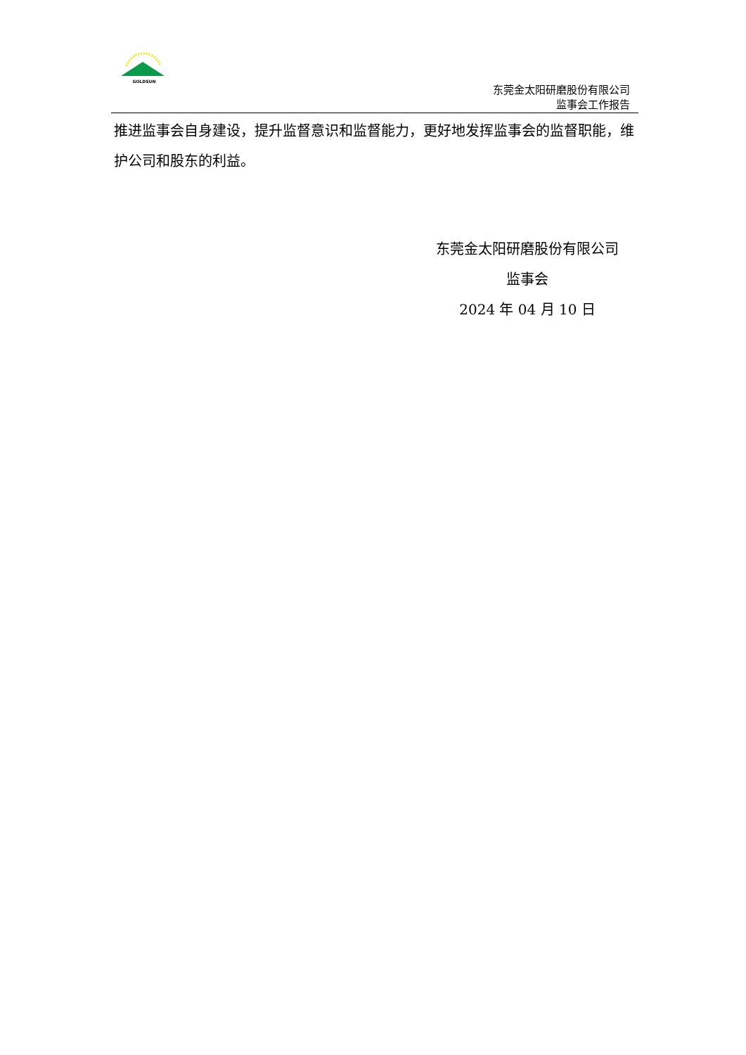GOLDSUN
东莞金太阳研磨股份有限公司
监事会工作报告
推进监事会自身建设，提升监督意识和监督能力，更好地发挥监事会的监督职能，维护公司和股东的利益。
东莞金太阳研磨股份有限公司
监事会
2024 年 04 月 10 日